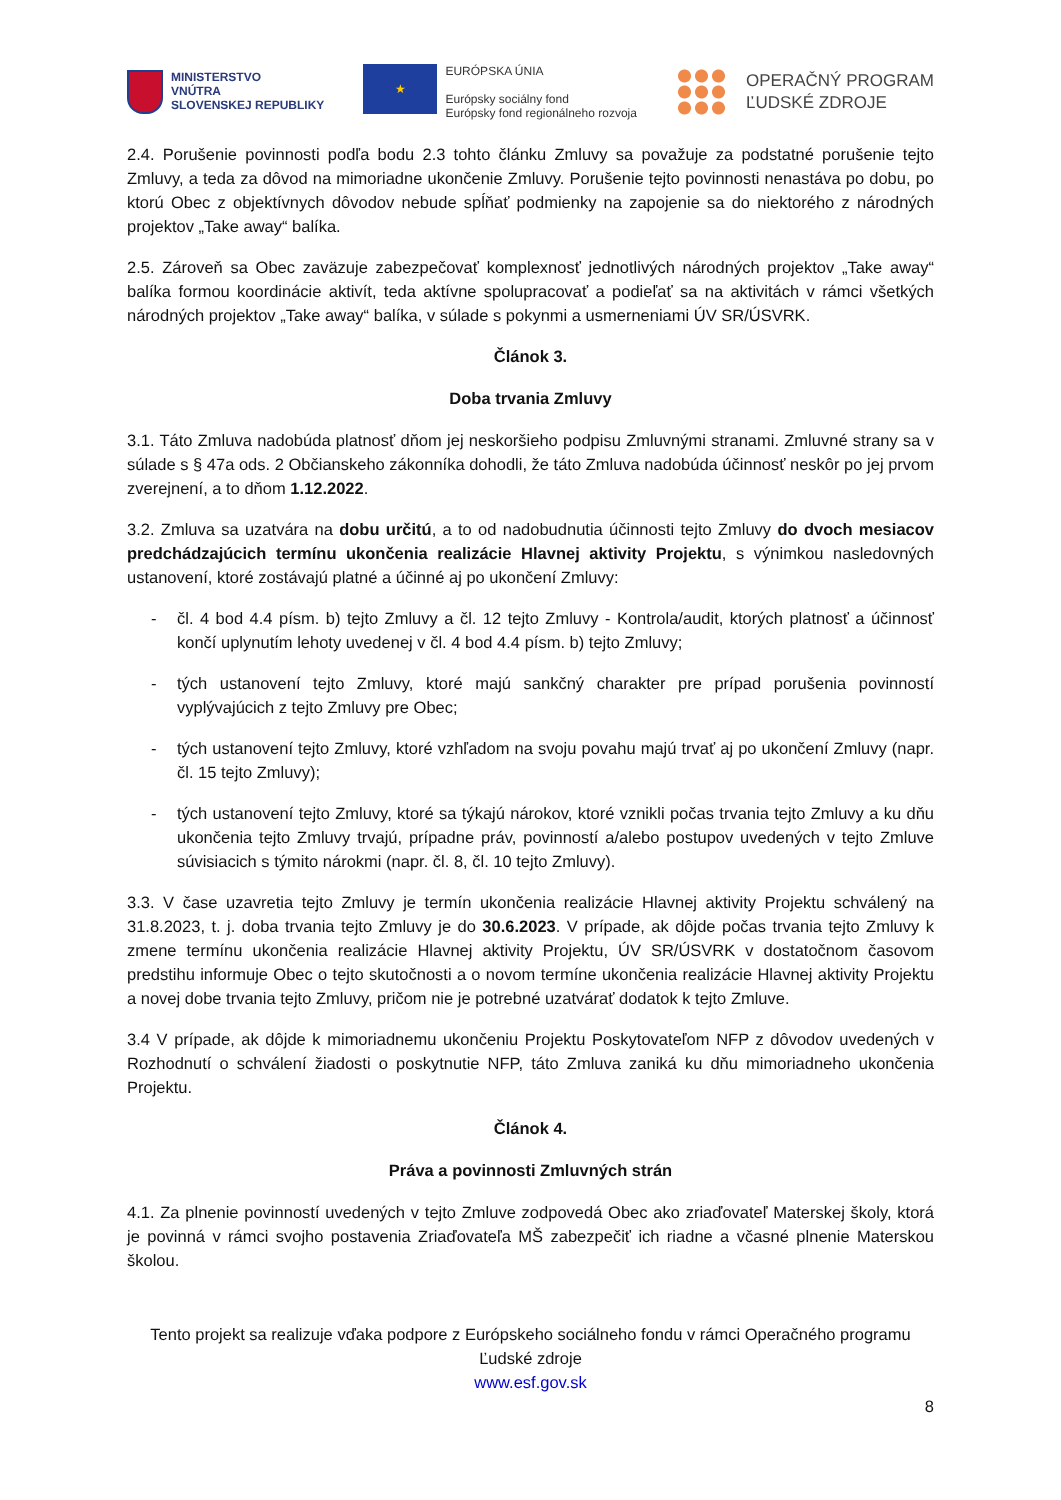MINISTERSTVO
VNÚTRA
SLOVENSKEJ REPUBLIKY
★
EURÓPSKA ÚNIA
Európsky sociálny fond
Európsky fond regionálneho rozvoja
OPERAČNÝ PROGRAM
ĽUDSKÉ ZDROJE
2.4. Porušenie povinnosti podľa bodu 2.3 tohto článku Zmluvy sa považuje za podstatné porušenie tejto Zmluvy, a teda za dôvod na mimoriadne ukončenie Zmluvy. Porušenie tejto povinnosti nenastáva po dobu, po ktorú Obec z objektívnych dôvodov nebude spĺňať podmienky na zapojenie sa do niektorého z národných projektov „Take away“ balíka.
2.5. Zároveň sa Obec zaväzuje zabezpečovať komplexnosť jednotlivých národných projektov „Take away“ balíka formou koordinácie aktivít, teda aktívne spolupracovať a podieľať sa na aktivitách v rámci všetkých národných projektov „Take away“ balíka, v súlade s pokynmi a usmerneniami ÚV SR/ÚSVRK.
Článok 3.
Doba trvania Zmluvy
3.1. Táto Zmluva nadobúda platnosť dňom jej neskoršieho podpisu Zmluvnými stranami. Zmluvné strany sa v súlade s § 47a ods. 2 Občianskeho zákonníka dohodli, že táto Zmluva nadobúda účinnosť neskôr po jej prvom zverejnení, a to dňom 1.12.2022.
3.2. Zmluva sa uzatvára na dobu určitú, a to od nadobudnutia účinnosti tejto Zmluvy do dvoch mesiacov predchádzajúcich termínu ukončenia realizácie Hlavnej aktivity Projektu, s výnimkou nasledovných ustanovení, ktoré zostávajú platné a účinné aj po ukončení Zmluvy:
- čl. 4 bod 4.4 písm. b) tejto Zmluvy a čl. 12 tejto Zmluvy - Kontrola/audit, ktorých platnosť a účinnosť končí uplynutím lehoty uvedenej v čl. 4 bod 4.4 písm. b) tejto Zmluvy;
- tých ustanovení tejto Zmluvy, ktoré majú sankčný charakter pre prípad porušenia povinností vyplývajúcich z tejto Zmluvy pre Obec;
- tých ustanovení tejto Zmluvy, ktoré vzhľadom na svoju povahu majú trvať aj po ukončení Zmluvy (napr. čl. 15 tejto Zmluvy);
- tých ustanovení tejto Zmluvy, ktoré sa týkajú nárokov, ktoré vznikli počas trvania tejto Zmluvy a ku dňu ukončenia tejto Zmluvy trvajú, prípadne práv, povinností a/alebo postupov uvedených v tejto Zmluve súvisiacich s týmito nárokmi (napr. čl. 8, čl. 10 tejto Zmluvy).
3.3. V čase uzavretia tejto Zmluvy je termín ukončenia realizácie Hlavnej aktivity Projektu schválený na 31.8.2023, t. j. doba trvania tejto Zmluvy je do 30.6.2023. V prípade, ak dôjde počas trvania tejto Zmluvy k zmene termínu ukončenia realizácie Hlavnej aktivity Projektu, ÚV SR/ÚSVRK v dostatočnom časovom predstihu informuje Obec o tejto skutočnosti a o novom termíne ukončenia realizácie Hlavnej aktivity Projektu a novej dobe trvania tejto Zmluvy, pričom nie je potrebné uzatvárať dodatok k tejto Zmluve.
3.4 V prípade, ak dôjde k mimoriadnemu ukončeniu Projektu Poskytovateľom NFP z dôvodov uvedených v Rozhodnutí o schválení žiadosti o poskytnutie NFP, táto Zmluva zaniká ku dňu mimoriadneho ukončenia Projektu.
Článok 4.
Práva a povinnosti Zmluvných strán
4.1. Za plnenie povinností uvedených v tejto Zmluve zodpovedá Obec ako zriaďovateľ Materskej školy, ktorá je povinná v rámci svojho postavenia Zriaďovateľa MŠ zabezpečiť ich riadne a včasné plnenie Materskou školou.
Tento projekt sa realizuje vďaka podpore z Európskeho sociálneho fondu v rámci Operačného programu Ľudské zdroje
www.esf.gov.sk
8